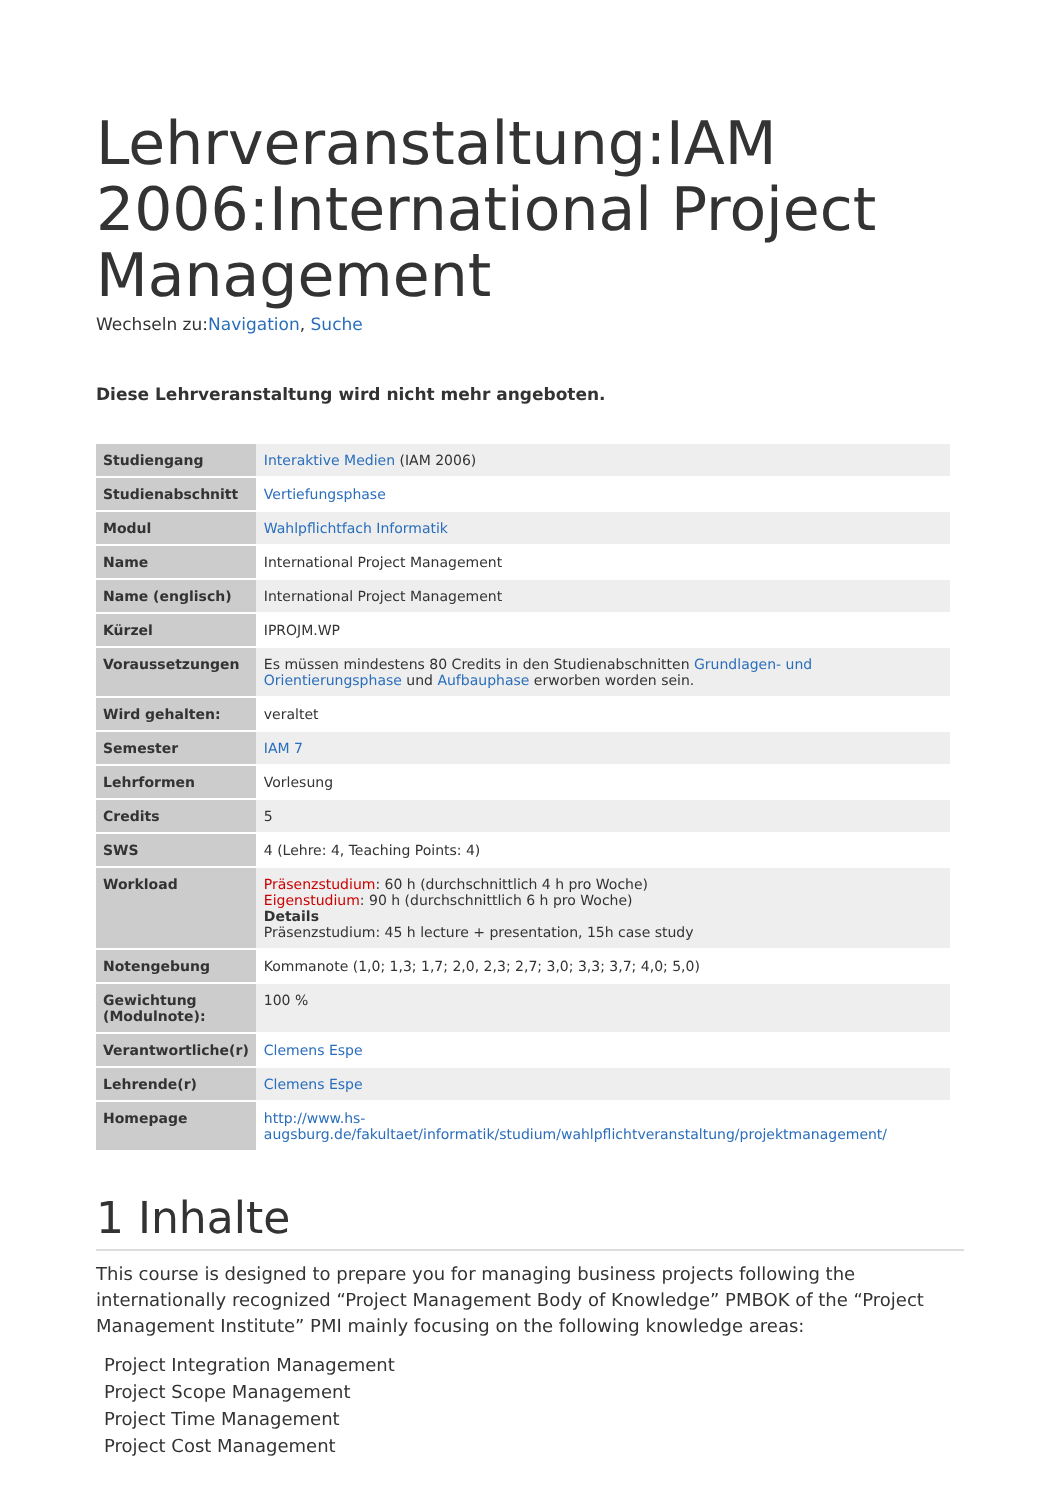Lehrveranstaltung:IAM 2006:International Project Management
Wechseln zu:Navigation, Suche
Diese Lehrveranstaltung wird nicht mehr angeboten.
| Studiengang | Interaktive Medien (IAM 2006) |
| Studienabschnitt | Vertiefungsphase |
| Modul | Wahlpflichtfach Informatik |
| Name | International Project Management |
| Name (englisch) | International Project Management |
| Kürzel | IPROJM.WP |
| Voraussetzungen | Es müssen mindestens 80 Credits in den Studienabschnitten Grundlagen- und Orientierungsphase und Aufbauphase erworben worden sein. |
| Wird gehalten: | veraltet |
| Semester | IAM 7 |
| Lehrformen | Vorlesung |
| Credits | 5 |
| SWS | 4 (Lehre: 4, Teaching Points: 4) |
| Workload | Präsenzstudium : 60 h (durchschnittlich 4 h pro Woche) Eigenstudium : 90 h (durchschnittlich 6 h pro Woche) Details Präsenzstudium: 45 h lecture + presentation, 15h case study |
| Notengebung | Kommanote (1,0; 1,3; 1,7; 2,0, 2,3; 2,7; 3,0; 3,3; 3,7; 4,0; 5,0) |
| Gewichtung (Modulnote): | 100 % |
| Verantwortliche(r) | Clemens Espe |
| Lehrende(r) | Clemens Espe |
| Homepage | http://www.hs-augsburg.de/fakultaet/informatik/studium/wahlpflichtveranstaltung/projektmanagement/ |
1 Inhalte
This course is designed to prepare you for managing business projects following the internationally recognized “Project Management Body of Knowledge” PMBOK of the “Project Management Institute” PMI mainly focusing on the following knowledge areas:
Project Integration Management
Project Scope Management
Project Time Management
Project Cost Management